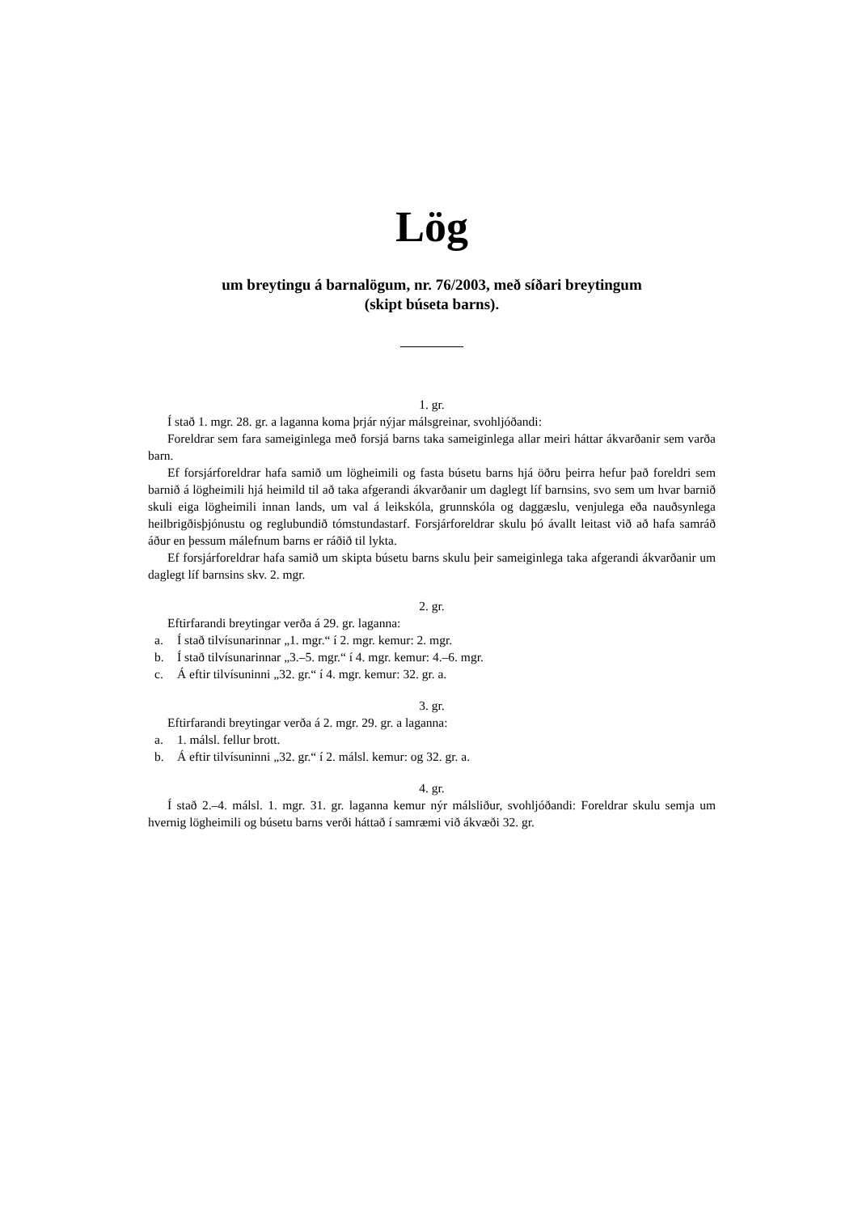Lög
um breytingu á barnalögum, nr. 76/2003, með síðari breytingum
(skipt búseta barns).
1. gr.
Í stað 1. mgr. 28. gr. a laganna koma þrjár nýjar málsgreinar, svohljóðandi:
Foreldrar sem fara sameiginlega með forsjá barns taka sameiginlega allar meiri háttar ákvarðanir sem varða barn.
Ef forsjárforeldrar hafa samið um lögheimili og fasta búsetu barns hjá öðru þeirra hefur það foreldri sem barnið á lögheimili hjá heimild til að taka afgerandi ákvarðanir um daglegt líf barnsins, svo sem um hvar barnið skuli eiga lögheimili innan lands, um val á leikskóla, grunnskóla og daggæslu, venjulega eða nauðsynlega heilbrigðisþjónustu og reglubundið tómstundastarf. Forsjárforeldrar skulu þó ávallt leitast við að hafa samráð áður en þessum málefnum barns er ráðið til lykta.
Ef forsjárforeldrar hafa samið um skipta búsetu barns skulu þeir sameiginlega taka afgerandi ákvarðanir um daglegt líf barnsins skv. 2. mgr.
2. gr.
Eftirfarandi breytingar verða á 29. gr. laganna:
a. Í stað tilvísunarinnar „1. mgr.“ í 2. mgr. kemur: 2. mgr.
b. Í stað tilvísunarinnar „3.–5. mgr.“ í 4. mgr. kemur: 4.–6. mgr.
c. Á eftir tilvísuninni „32. gr.“ í 4. mgr. kemur: 32. gr. a.
3. gr.
Eftirfarandi breytingar verða á 2. mgr. 29. gr. a laganna:
a. 1. málsl. fellur brott.
b. Á eftir tilvísuninni „32. gr.“ í 2. málsl. kemur: og 32. gr. a.
4. gr.
Í stað 2.–4. málsl. 1. mgr. 31. gr. laganna kemur nýr málsliður, svohljóðandi: Foreldrar skulu semja um hvernig lögheimili og búsetu barns verði háttað í samræmi við ákvæði 32. gr.